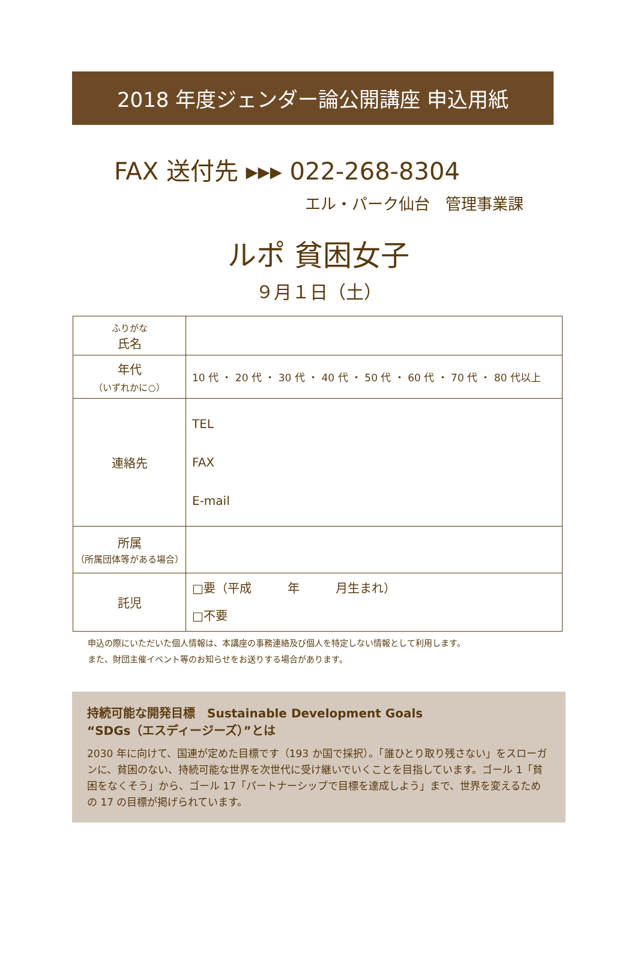2018 年度ジェンダー論公開講座 申込用紙
FAX 送付先 ▸▸▸ 022-268-8304
エル・パーク仙台　管理事業課
ルポ 貧困女子
９月１日（土）
| ふりがな 氏名 | |
| 年代 （いずれかに○） | 10 代 ・ 20 代 ・ 30 代 ・ 40 代 ・ 50 代 ・ 60 代 ・ 70 代 ・ 80 代以上 |
| 連絡先 | TEL FAX E-mail |
| 所属 （所属団体等がある場合） | |
| 託児 | □要（平成 年 月生まれ） □不要 |
申込の際にいただいた個人情報は、本講座の事務連絡及び個人を特定しない情報として利用します。
また、財団主催イベント等のお知らせをお送りする場合があります。
持続可能な開発目標　Sustainable Development Goals
“SDGs（エスディージーズ）”とは
2030 年に向けて、国連が定めた目標です（193 か国で採択）。「誰ひとり取り残さない」をスローガンに、貧困のない、持続可能な世界を次世代に受け継いでいくことを目指しています。ゴール 1「貧困をなくそう」から、ゴール 17「パートナーシップで目標を達成しよう」まで、世界を変えるための 17 の目標が掲げられています。